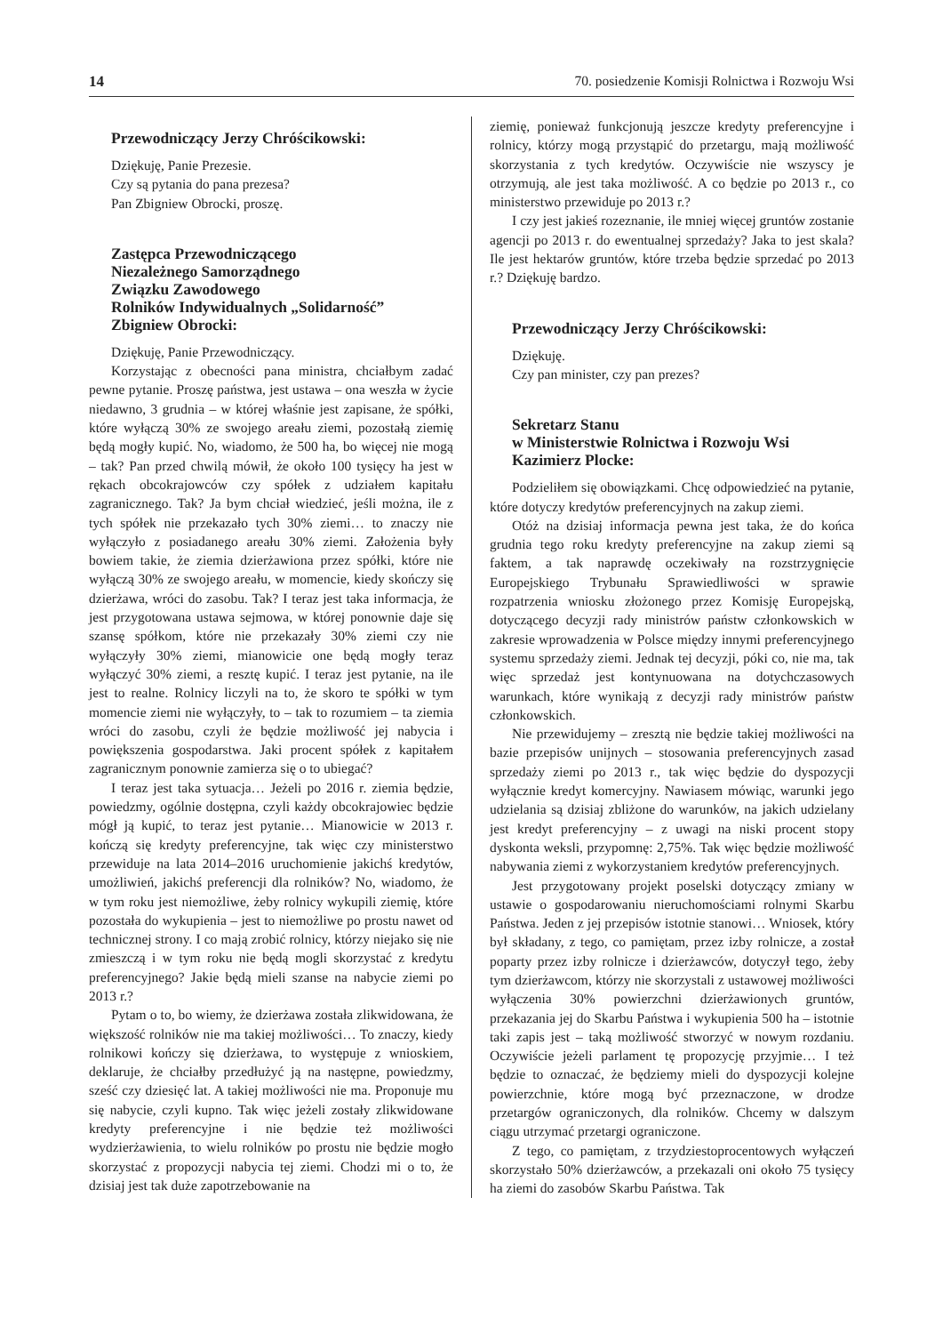14 70. posiedzenie Komisji Rolnictwa i Rozwoju Wsi
Przewodniczący Jerzy Chróścikowski:
Dziękuję, Panie Prezesie.
Czy są pytania do pana prezesa?
Pan Zbigniew Obrocki, proszę.
Zastępca Przewodniczącego
Niezależnego Samorządnego
Związku Zawodowego
Rolników Indywidualnych „Solidarność”
Zbigniew Obrocki:
Dziękuję, Panie Przewodniczący.
Korzystając z obecności pana ministra, chciałbym zadać pewne pytanie. Proszę państwa, jest ustawa – ona weszła w życie niedawno, 3 grudnia – w której właśnie jest zapisane, że spółki, które wyłączą 30% ze swojego areału ziemi, pozostałą ziemię będą mogły kupić. No, wiadomo, że 500 ha, bo więcej nie mogą – tak? Pan przed chwilą mówił, że około 100 tysięcy ha jest w rękach obcokrajowców czy spółek z udziałem kapitału zagranicznego. Tak? Ja bym chciał wiedzieć, jeśli można, ile z tych spółek nie przekazało tych 30% ziemi… to znaczy nie wyłączyło z posiadanego areału 30% ziemi. Założenia były bowiem takie, że ziemia dzierżawiona przez spółki, które nie wyłączą 30% ze swojego areału, w momencie, kiedy skończy się dzierżawa, wróci do zasobu. Tak? I teraz jest taka informacja, że jest przygotowana ustawa sejmowa, w której ponownie daje się szansę spółkom, które nie przekazały 30% ziemi czy nie wyłączyły 30% ziemi, mianowicie one będą mogły teraz wyłączyć 30% ziemi, a resztę kupić. I teraz jest pytanie, na ile jest to realne. Rolnicy liczyli na to, że skoro te spółki w tym momencie ziemi nie wyłączyły, to – tak to rozumiem – ta ziemia wróci do zasobu, czyli że będzie możliwość jej nabycia i powiększenia gospodarstwa. Jaki procent spółek z kapitałem zagranicznym ponownie zamierza się o to ubiegać?
I teraz jest taka sytuacja… Jeżeli po 2016 r. ziemia będzie, powiedzmy, ogólnie dostępna, czyli każdy obcokrajowiec będzie mógł ją kupić, to teraz jest pytanie… Mianowicie w 2013 r. kończą się kredyty preferencyjne, tak więc czy ministerstwo przewiduje na lata 2014–2016 uruchomienie jakichś kredytów, umożliwień, jakichś preferencji dla rolników? No, wiadomo, że w tym roku jest niemożliwe, żeby rolnicy wykupili ziemię, które pozostała do wykupienia – jest to niemożliwe po prostu nawet od technicznej strony. I co mają zrobić rolnicy, którzy niejako się nie zmieszczą i w tym roku nie będą mogli skorzystać z kredytu preferencyjnego? Jakie będą mieli szanse na nabycie ziemi po 2013 r.?
Pytam o to, bo wiemy, że dzierżawa została zlikwidowana, że większość rolników nie ma takiej możliwości… To znaczy, kiedy rolnikowi kończy się dzierżawa, to występuje z wnioskiem, deklaruje, że chciałby przedłużyć ją na następne, powiedzmy, sześć czy dziesięć lat. A takiej możliwości nie ma. Proponuje mu się nabycie, czyli kupno. Tak więc jeżeli zostały zlikwidowane kredyty preferencyjne i nie będzie też możliwości wydzierżawienia, to wielu rolników po prostu nie będzie mogło skorzystać z propozycji nabycia tej ziemi. Chodzi mi o to, że dzisiaj jest tak duże zapotrzebowanie na
ziemię, ponieważ funkcjonują jeszcze kredyty preferencyjne i rolnicy, którzy mogą przystąpić do przetargu, mają możliwość skorzystania z tych kredytów. Oczywiście nie wszyscy je otrzymują, ale jest taka możliwość. A co będzie po 2013 r., co ministerstwo przewiduje po 2013 r.?
I czy jest jakieś rozeznanie, ile mniej więcej gruntów zostanie agencji po 2013 r. do ewentualnej sprzedaży? Jaka to jest skala? Ile jest hektarów gruntów, które trzeba będzie sprzedać po 2013 r.? Dziękuję bardzo.
Przewodniczący Jerzy Chróścikowski:
Dziękuję.
Czy pan minister, czy pan prezes?
Sekretarz Stanu
w Ministerstwie Rolnictwa i Rozwoju Wsi
Kazimierz Plocke:
Podzieliłem się obowiązkami. Chcę odpowiedzieć na pytanie, które dotyczy kredytów preferencyjnych na zakup ziemi.
Otóż na dzisiaj informacja pewna jest taka, że do końca grudnia tego roku kredyty preferencyjne na zakup ziemi są faktem, a tak naprawdę oczekiwały na rozstrzygnięcie Europejskiego Trybunału Sprawiedliwości w sprawie rozpatrzenia wniosku złożonego przez Komisję Europejską, dotyczącego decyzji rady ministrów państw członkowskich w zakresie wprowadzenia w Polsce między innymi preferencyjnego systemu sprzedaży ziemi. Jednak tej decyzji, póki co, nie ma, tak więc sprzedaż jest kontynuowana na dotychczasowych warunkach, które wynikają z decyzji rady ministrów państw członkowskich.
Nie przewidujemy – zresztą nie będzie takiej możliwości na bazie przepisów unijnych – stosowania preferencyjnych zasad sprzedaży ziemi po 2013 r., tak więc będzie do dyspozycji wyłącznie kredyt komercyjny. Nawiasem mówiąc, warunki jego udzielania są dzisiaj zbliżone do warunków, na jakich udzielany jest kredyt preferencyjny – z uwagi na niski procent stopy dyskonta weksli, przypomnę: 2,75%. Tak więc będzie możliwość nabywania ziemi z wykorzystaniem kredytów preferencyjnych.
Jest przygotowany projekt poselski dotyczący zmiany w ustawie o gospodarowaniu nieruchomościami rolnymi Skarbu Państwa. Jeden z jej przepisów istotnie stanowi… Wniosek, który był składany, z tego, co pamiętam, przez izby rolnicze, a został poparty przez izby rolnicze i dzierżawców, dotyczył tego, żeby tym dzierżawcom, którzy nie skorzystali z ustawowej możliwości wyłączenia 30% powierzchni dzierżawionych gruntów, przekazania jej do Skarbu Państwa i wykupienia 500 ha – istotnie taki zapis jest – taką możliwość stworzyć w nowym rozdaniu. Oczywiście jeżeli parlament tę propozycję przyjmie… I też będzie to oznaczać, że będziemy mieli do dyspozycji kolejne powierzchnie, które mogą być przeznaczone, w drodze przetargów ograniczonych, dla rolników. Chcemy w dalszym ciągu utrzymać przetargi ograniczone.
Z tego, co pamiętam, z trzydziestoprocentowych wyłączeń skorzystało 50% dzierżawców, a przekazali oni około 75 tysięcy ha ziemi do zasobów Skarbu Państwa. Tak